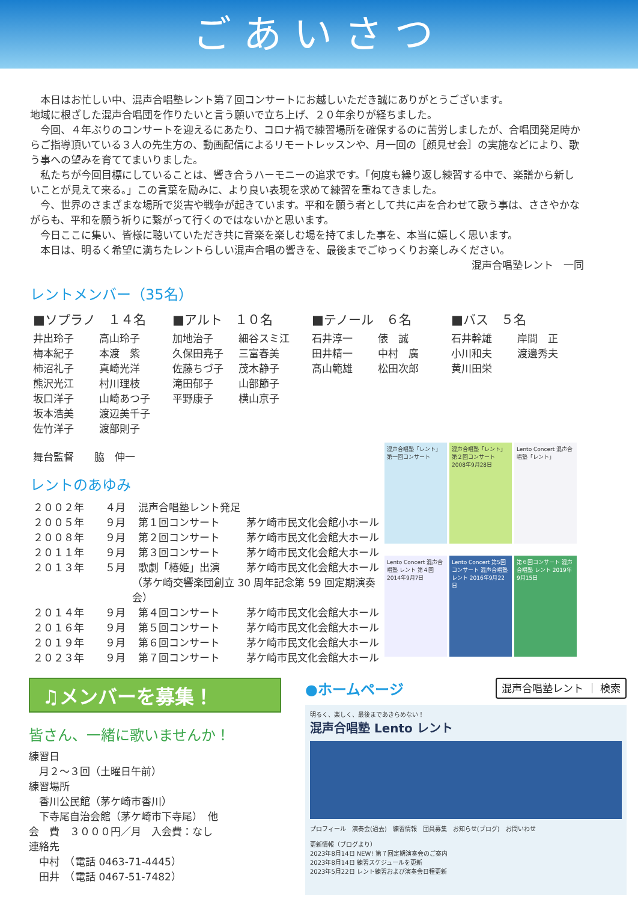ごあいさつ
本日はお忙しい中、混声合唱塾レント第７回コンサートにお越しいただき誠にありがとうございます。
地域に根ざした混声合唱団を作りたいと言う願いで立ち上げ、２０年余りが経ちました。
今回、４年ぶりのコンサートを迎えるにあたり、コロナ禍で練習場所を確保するのに苦労しましたが、合唱団発足時からご指導頂いている３人の先生方の、動画配信によるリモートレッスンや、月一回の［顔見せ会］の実施などにより、歌う事への望みを育ててまいりました。
私たちが今回目標にしていることは、響き合うハーモニーの追求です。「何度も繰り返し練習する中で、楽譜から新しいことが見えて来る。」この言葉を励みに、より良い表現を求めて練習を重ねてきました。
今、世界のさまざまな場所で災害や戦争が起きています。平和を願う者として共に声を合わせて歌う事は、ささやかながらも、平和を願う祈りに繋がって行くのではないかと思います。
今日ここに集い、皆様に聴いていただき共に音楽を楽しむ場を持てました事を、本当に嬉しく思います。
本日は、明るく希望に満ちたレントらしい混声合唱の響きを、最後までごゆっくりお楽しみください。
混声合唱塾レント　一同
レントメンバー（35名）
■ソプラノ　１４名
井出玲子 高山玲子 梅本紀子 本渡　紫 柿沼礼子 真崎光洋 熊沢光江 村川理枝 坂口洋子 山崎あつ子 坂本浩美 渡辺美千子 佐竹洋子 渡部則子
■アルト　１０名
加地治子 細谷スミ江 久保田尭子 三富春美 佐藤ちづ子 茂木静子 滝田郁子 山部節子 平野康子 横山京子
■テノール　６名
石井淳一 俵　誠 田井精一 中村　廣 髙山範雄 松田次郎
■バス　５名
石井幹雄 岸間　正 小川和夫 渡邊秀夫 黄川田栄
舞台監督　　脇　伸一
レントのあゆみ
２００２年 ４月 混声合唱塾レント発足
２００５年 ９月 第１回コンサート 茅ケ崎市民文化会館小ホール
２００８年 ９月 第２回コンサート 茅ケ崎市民文化会館大ホール
２０１１年 ９月 第３回コンサート 茅ケ崎市民文化会館大ホール
２０１３年 ５月 歌劇「椿姫」出演 茅ケ崎市民文化会館大ホール
（茅ケ崎交響楽団創立 30 周年記念第 59 回定期演奏会）
２０１４年 ９月 第４回コンサート 茅ケ崎市民文化会館大ホール
２０１６年 ９月 第５回コンサート 茅ケ崎市民文化会館大ホール
２０１９年 ９月 第６回コンサート 茅ケ崎市民文化会館大ホール
２０２３年 ９月 第７回コンサート 茅ケ崎市民文化会館大ホール
混声合唱塾「レント」第一回コンサート
混声合唱塾「レント」第２回コンサート 2008年9月28日
Lento Concert 混声合唱塾「レント」
Lento Concert 混声合唱塾 レント 第４回 2014年9月7日
Lento Concert 第5回コンサート 混声合唱塾 レント 2016年9月22日
第６回コンサート 混声合唱塾 レント 2019年9月15日
♫メンバーを募集！
皆さん、一緒に歌いませんか！
練習日
　月２～３回（土曜日午前）
練習場所
　香川公民館（茅ケ崎市香川）
　下寺尾自治会館（茅ケ崎市下寺尾）　他
会　費　３０００円／月　入会費：なし
連絡先
　中村　（電話 0463-71-4445）
　田井　（電話 0467-51-7482）
●ホームページ 混声合唱塾レント ｜ 検索
明るく、楽しく、最後まであきらめない！
混声合唱塾 Lento レント
プロフィール　演奏会(過去)　練習情報　団員募集　お知らせ(ブログ)　お問いわせ
更新情報（ブログより）
2023年8月14日 NEW! 第７回定期演奏会のご案内
2023年8月14日 練習スケジュールを更新
2023年5月22日 レント練習および演奏会日程更新